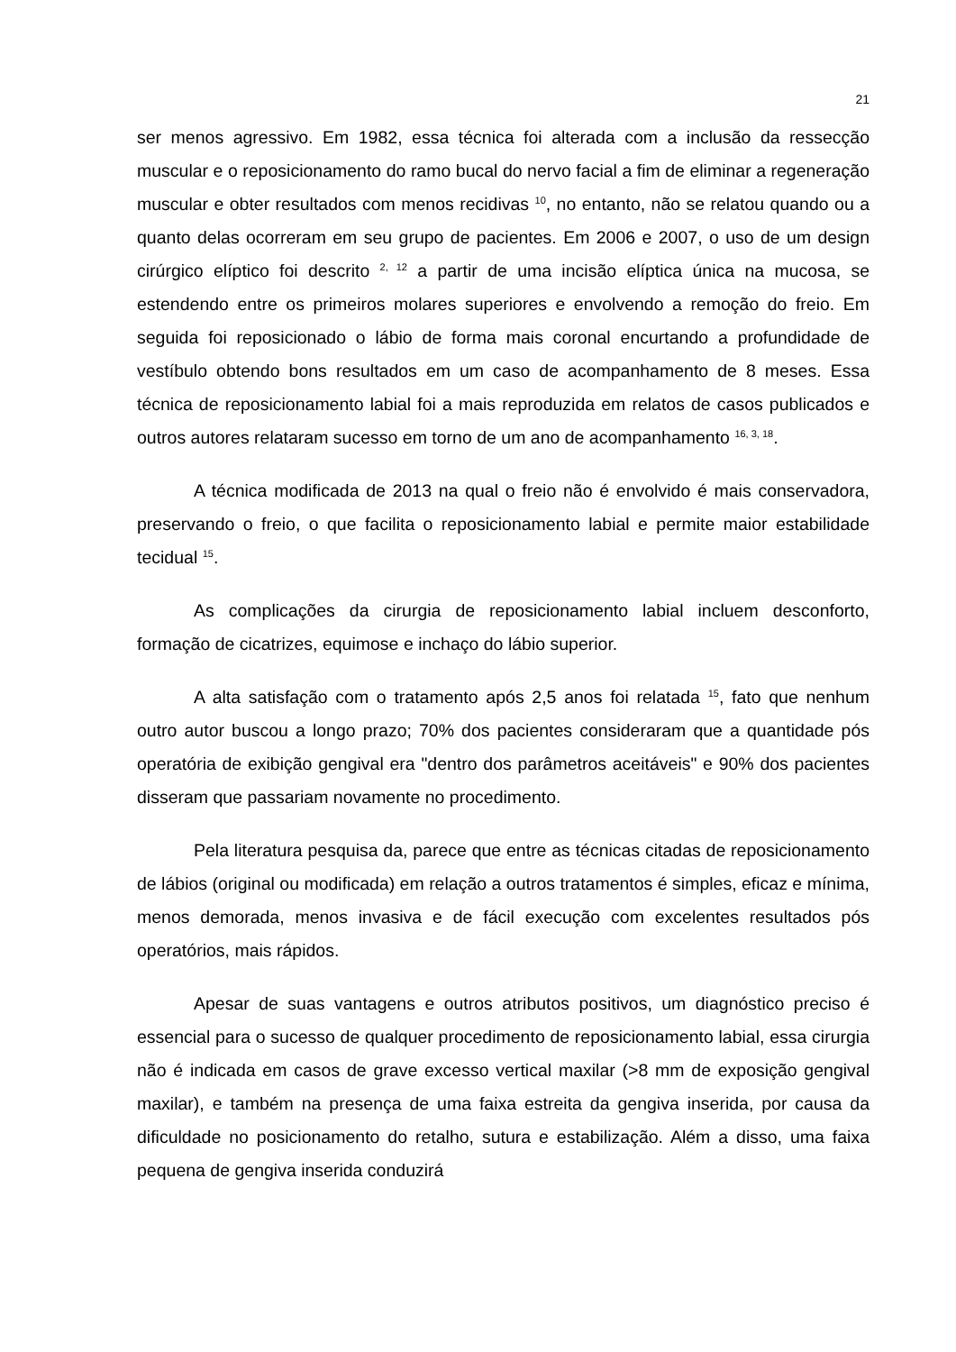21
ser menos agressivo. Em 1982, essa técnica foi alterada com a inclusão da ressecção muscular e o reposicionamento do ramo bucal do nervo facial a fim de eliminar a regeneração muscular e obter resultados com menos recidivas <sup>10</sup>, no entanto, não se relatou quando ou a quanto delas ocorreram em seu grupo de pacientes. Em 2006 e 2007, o uso de um design cirúrgico elíptico foi descrito <sup>2, 12</sup> a partir de uma incisão elíptica única na mucosa, se estendendo entre os primeiros molares superiores e envolvendo a remoção do freio. Em seguida foi reposicionado o lábio de forma mais coronal encurtando a profundidade de vestíbulo obtendo bons resultados em um caso de acompanhamento de 8 meses. Essa técnica de reposicionamento labial foi a mais reproduzida em relatos de casos publicados e outros autores relataram sucesso em torno de um ano de acompanhamento <sup>16, 3, 18</sup>.
A técnica modificada de 2013 na qual o freio não é envolvido é mais conservadora, preservando o freio, o que facilita o reposicionamento labial e permite maior estabilidade tecidual <sup>15</sup>.
As complicações da cirurgia de reposicionamento labial incluem desconforto, formação de cicatrizes, equimose e inchaço do lábio superior.
A alta satisfação com o tratamento após 2,5 anos foi relatada <sup>15</sup>, fato que nenhum outro autor buscou a longo prazo; 70% dos pacientes consideraram que a quantidade pós operatória de exibição gengival era "dentro dos parâmetros aceitáveis" e 90% dos pacientes disseram que passariam novamente no procedimento.
Pela literatura pesquisa da, parece que entre as técnicas citadas de reposicionamento de lábios (original ou modificada) em relação a outros tratamentos é simples, eficaz e mínima, menos demorada, menos invasiva e de fácil execução com excelentes resultados pós operatórios, mais rápidos.
Apesar de suas vantagens e outros atributos positivos, um diagnóstico preciso é essencial para o sucesso de qualquer procedimento de reposicionamento labial, essa cirurgia não é indicada em casos de grave excesso vertical maxilar (>8 mm de exposição gengival maxilar), e também na presença de uma faixa estreita da gengiva inserida, por causa da dificuldade no posicionamento do retalho, sutura e estabilização. Além a disso, uma faixa pequena de gengiva inserida conduzirá